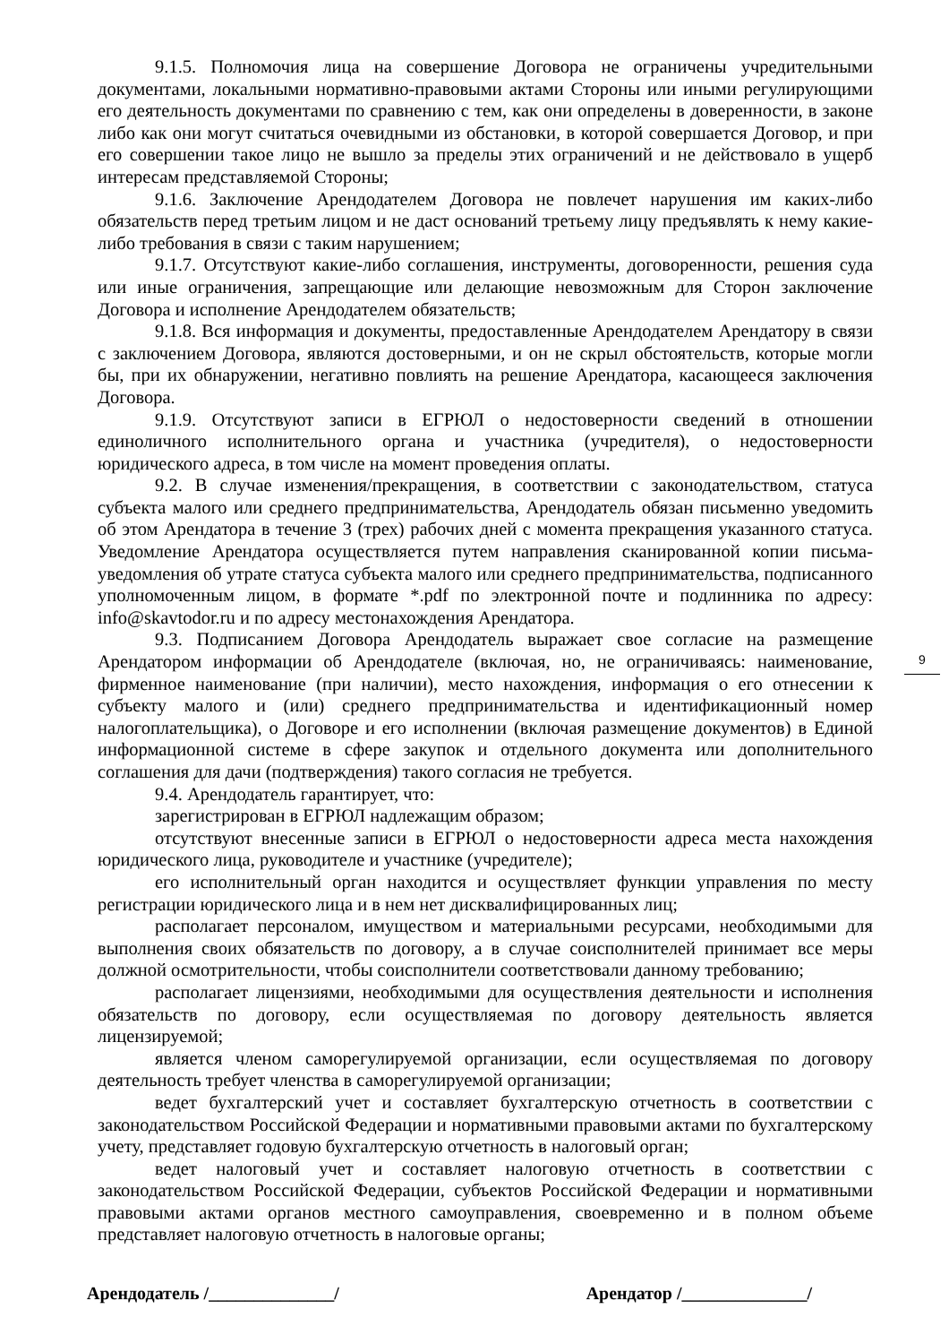9.1.5. Полномочия лица на совершение Договора не ограничены учредительными документами, локальными нормативно-правовыми актами Стороны или иными регулирующими его деятельность документами по сравнению с тем, как они определены в доверенности, в законе либо как они могут считаться очевидными из обстановки, в которой совершается Договор, и при его совершении такое лицо не вышло за пределы этих ограничений и не действовало в ущерб интересам представляемой Стороны;
9.1.6. Заключение Арендодателем Договора не повлечет нарушения им каких-либо обязательств перед третьим лицом и не даст оснований третьему лицу предъявлять к нему какие-либо требования в связи с таким нарушением;
9.1.7. Отсутствуют какие-либо соглашения, инструменты, договоренности, решения суда или иные ограничения, запрещающие или делающие невозможным для Сторон заключение Договора и исполнение Арендодателем обязательств;
9.1.8. Вся информация и документы, предоставленные Арендодателем Арендатору в связи с заключением Договора, являются достоверными, и он не скрыл обстоятельств, которые могли бы, при их обнаружении, негативно повлиять на решение Арендатора, касающееся заключения Договора.
9.1.9. Отсутствуют записи в ЕГРЮЛ о недостоверности сведений в отношении единоличного исполнительного органа и участника (учредителя), о недостоверности юридического адреса, в том числе на момент проведения оплаты.
9.2. В случае изменения/прекращения, в соответствии с законодательством, статуса субъекта малого или среднего предпринимательства, Арендодатель обязан письменно уведомить об этом Арендатора в течение 3 (трех) рабочих дней с момента прекращения указанного статуса. Уведомление Арендатора осуществляется путем направления сканированной копии письма-уведомления об утрате статуса субъекта малого или среднего предпринимательства, подписанного уполномоченным лицом, в формате *.pdf по электронной почте и подлинника по адресу: info@skavtodor.ru и по адресу местонахождения Арендатора.
9.3. Подписанием Договора Арендодатель выражает свое согласие на размещение Арендатором информации об Арендодателе (включая, но, не ограничиваясь: наименование, фирменное наименование (при наличии), место нахождения, информация о его отнесении к субъекту малого и (или) среднего предпринимательства и идентификационный номер налогоплательщика), о Договоре и его исполнении (включая размещение документов) в Единой информационной системе в сфере закупок и отдельного документа или дополнительного соглашения для дачи (подтверждения) такого согласия не требуется.
9.4. Арендодатель гарантирует, что:
зарегистрирован в ЕГРЮЛ надлежащим образом;
отсутствуют внесенные записи в ЕГРЮЛ о недостоверности адреса места нахождения юридического лица, руководителе и участнике (учредителе);
его исполнительный орган находится и осуществляет функции управления по месту регистрации юридического лица и в нем нет дисквалифицированных лиц;
располагает персоналом, имуществом и материальными ресурсами, необходимыми для выполнения своих обязательств по договору, а в случае соисполнителей принимает все меры должной осмотрительности, чтобы соисполнители соответствовали данному требованию;
располагает лицензиями, необходимыми для осуществления деятельности и исполнения обязательств по договору, если осуществляемая по договору деятельность является лицензируемой;
является членом саморегулируемой организации, если осуществляемая по договору деятельность требует членства в саморегулируемой организации;
ведет бухгалтерский учет и составляет бухгалтерскую отчетность в соответствии с законодательством Российской Федерации и нормативными правовыми актами по бухгалтерскому учету, представляет годовую бухгалтерскую отчетность в налоговый орган;
ведет налоговый учет и составляет налоговую отчетность в соответствии с законодательством Российской Федерации, субъектов Российской Федерации и нормативными правовыми актами органов местного самоуправления, своевременно и в полном объеме представляет налоговую отчетность в налоговые органы;
9
Арендодатель /______________/ Арендатор /______________/